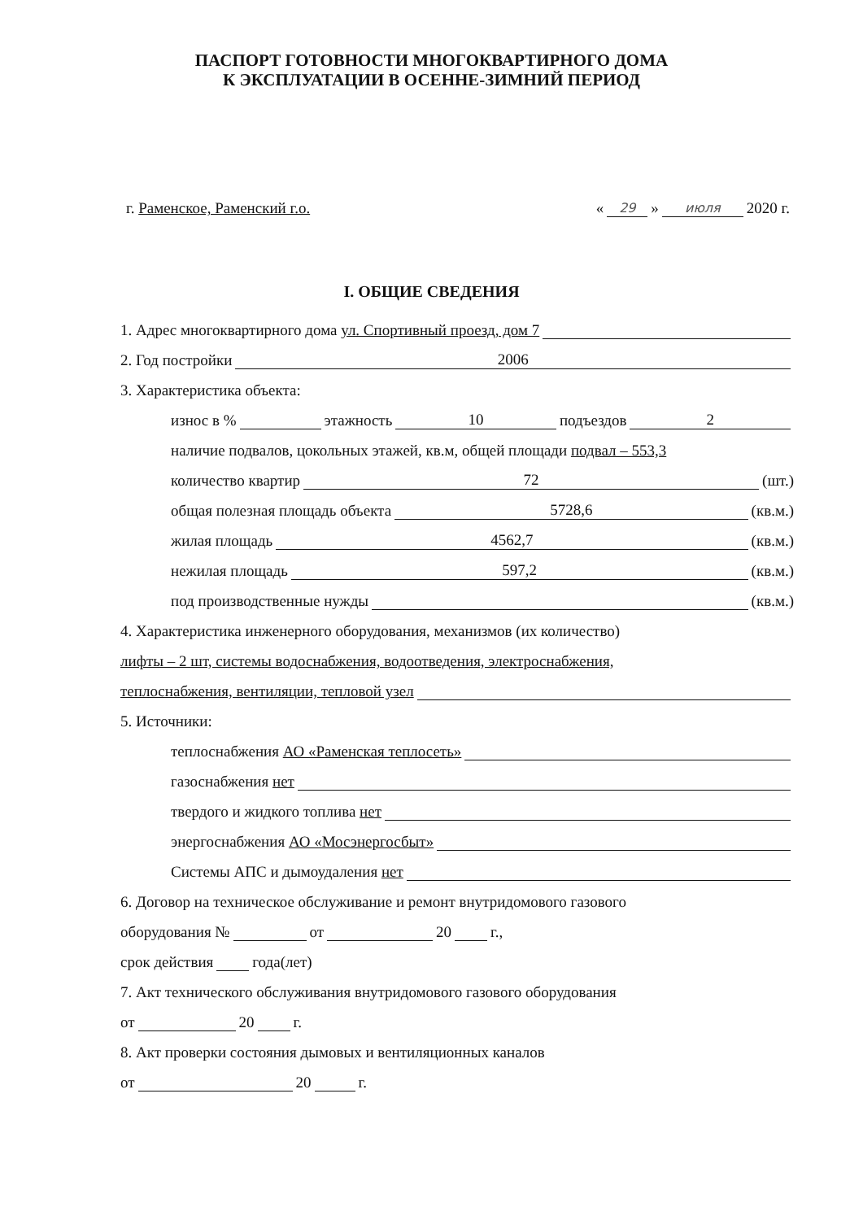ПАСПОРТ ГОТОВНОСТИ МНОГОКВАРТИРНОГО ДОМА
К ЭКСПЛУАТАЦИИ В ОСЕННЕ-ЗИМНИЙ ПЕРИОД
г. Раменское, Раменский г.о. « 29 » июля 2020 г.
I. ОБЩИЕ СВЕДЕНИЯ
1. Адрес многоквартирного дома ул. Спортивный проезд, дом 7
2. Год постройки 2006
3. Характеристика объекта:
износ в % этажность 10 подъездов 2
наличие подвалов, цокольных этажей, кв.м, общей площади подвал – 553,3
количество квартир 72 (шт.)
общая полезная площадь объекта 5728,6 (кв.м.)
жилая площадь 4562,7 (кв.м.)
нежилая площадь 597,2 (кв.м.)
под производственные нужды (кв.м.)
4. Характеристика инженерного оборудования, механизмов (их количество)
лифты – 2 шт, системы водоснабжения, водоотведения, электроснабжения,
теплоснабжения, вентиляции, тепловой узел
5. Источники:
теплоснабжения АО «Раменская теплосеть»
газоснабжения нет
твердого и жидкого топлива нет
энергоснабжения АО «Мосэнергосбыт»
Системы АПС и дымоудаления нет
6. Договор на техническое обслуживание и ремонт внутридомового газового
оборудования № от 20 г.,
срок действия года(лет)
7. Акт технического обслуживания внутридомового газового оборудования
от 20 г.
8. Акт проверки состояния дымовых и вентиляционных каналов
от 20 г.